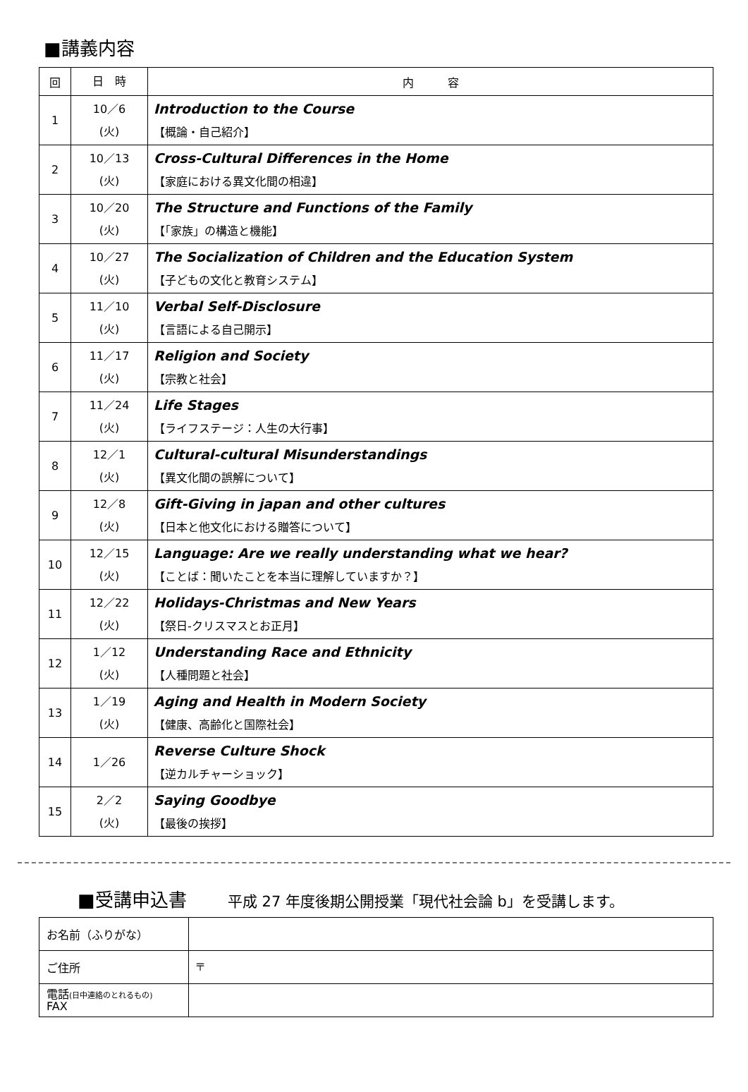■講義内容
| 回 | 日 時 | 内 容 |
| --- | --- | --- |
| 1 | 10／6 (火) | Introduction to the Course 【概論・自己紹介】 |
| 2 | 10／13 (火) | Cross-Cultural Differences in the Home 【家庭における異文化間の相違】 |
| 3 | 10／20 (火) | The Structure and Functions of the Family 【「家族」の構造と機能】 |
| 4 | 10／27 (火) | The Socialization of Children and the Education System 【子どもの文化と教育システム】 |
| 5 | 11／10 (火) | Verbal Self-Disclosure 【言語による自己開示】 |
| 6 | 11／17 (火) | Religion and Society 【宗教と社会】 |
| 7 | 11／24 (火) | Life Stages 【ライフステージ：人生の大行事】 |
| 8 | 12／1 (火) | Cultural-cultural Misunderstandings 【異文化間の誤解について】 |
| 9 | 12／8 (火) | Gift-Giving in japan and other cultures 【日本と他文化における贈答について】 |
| 10 | 12／15 (火) | Language: Are we really understanding what we hear? 【ことば：聞いたことを本当に理解していますか？】 |
| 11 | 12／22 (火) | Holidays-Christmas and New Years 【祭日-クリスマスとお正月】 |
| 12 | 1／12 (火) | Understanding Race and Ethnicity 【人種問題と社会】 |
| 13 | 1／19 (火) | Aging and Health in Modern Society 【健康、高齢化と国際社会】 |
| 14 | 1／26 | Reverse Culture Shock 【逆カルチャーショック】 |
| 15 | 2／2 (火) | Saying Goodbye 【最後の挨拶】 |
■受講申込書 平成 27 年度後期公開授業「現代社会論 b」を受講します。
| お名前（ふりがな） | |
| ご住所 | 〒 |
| 電話 (日中連絡のとれるもの) FAX | |